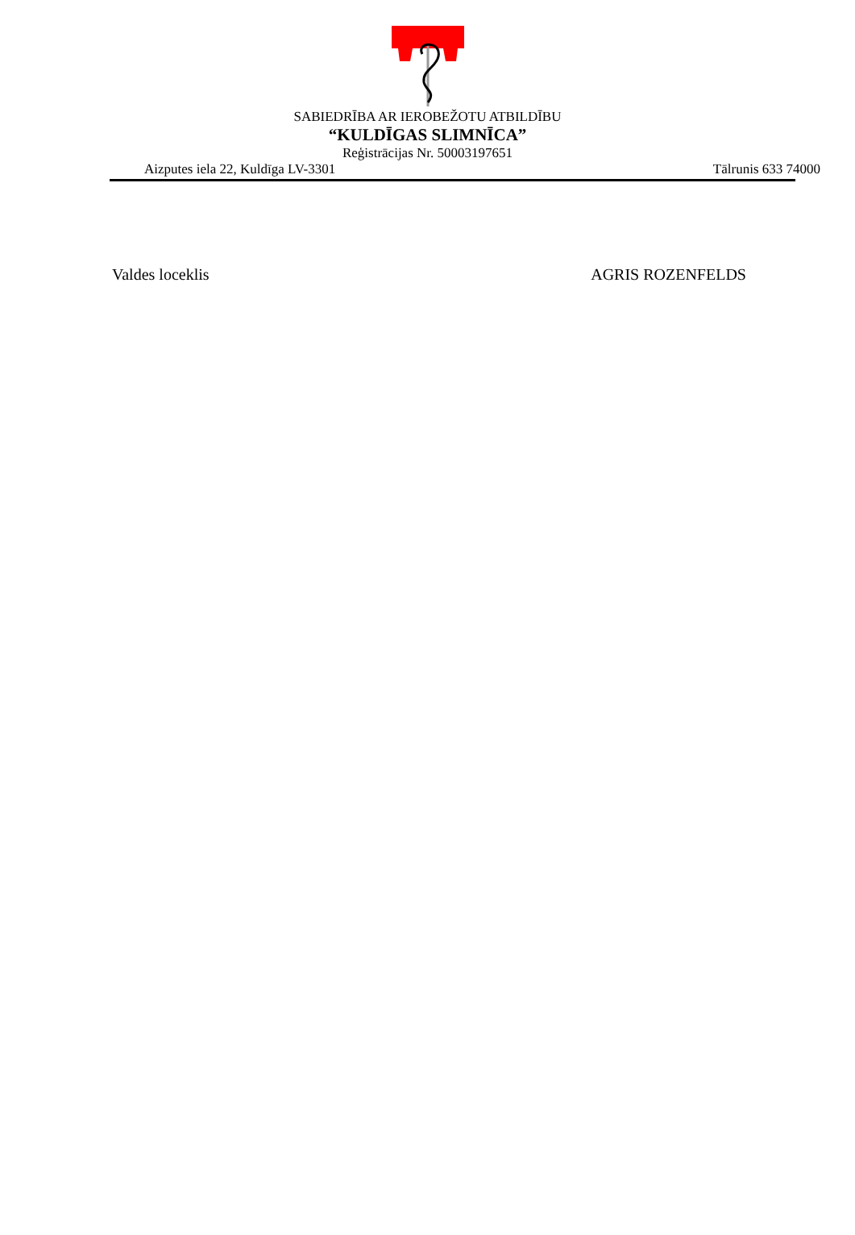SABIEDRĪBA AR IEROBEŽOTU ATBILDĪBU
“KULDĪGAS SLIMNĪCA”
Reģistrācijas Nr. 50003197651
Aizputes iela 22, Kuldīga LV-3301 Tālrunis 633 74000
Valdes loceklis AGRIS ROZENFELDS